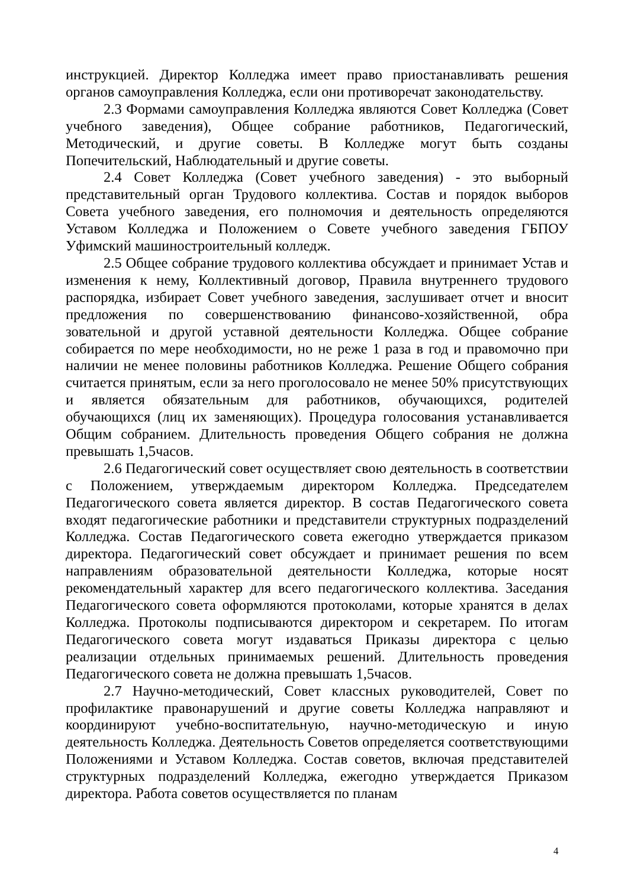инструкцией. Директор Колледжа имеет право приостанавливать решения органов самоуправления Колледжа, если они противоречат законодательству.
2.3 Формами самоуправления Колледжа являются Совет Колледжа (Совет учебного заведения), Общее собрание работников, Педагогический, Методический, и другие советы. В Колледже могут быть созданы Попечительский, Наблюдательный и другие советы.
2.4 Совет Колледжа (Совет учебного заведения) - это выборный представительный орган Трудового коллектива. Состав и порядок выборов Совета учебного заведения, его полномочия и деятельность определяются Уставом Колледжа и Положением о Совете учебного заведения ГБПОУ Уфимский машиностроительный колледж.
2.5 Общее собрание трудового коллектива обсуждает и принимает Устав и изменения к нему, Коллективный договор, Правила внутреннего трудового распорядка, избирает Совет учебного заведения, заслушивает отчет и вносит предложения по совершенствованию финансово-хозяйственной, обра зовательной и другой уставной деятельности Колледжа. Общее собрание собирается по мере необходимости, но не реже 1 раза в год и правомочно при наличии не менее половины работников Колледжа. Решение Общего собрания считается принятым, если за него проголосовало не менее 50% присутствующих и является обязательным для работников, обучающихся, родителей обучающихся (лиц их заменяющих). Процедура голосования устанавливается Общим собранием. Длительность проведения Общего собрания не должна превышать 1,5часов.
2.6 Педагогический совет осуществляет свою деятельность в соответствии с Положением, утверждаемым директором Колледжа. Председателем Педагогического совета является директор. В состав Педагогического совета входят педагогические работники и представители структурных подразделений Колледжа. Состав Педагогического совета ежегодно утверждается приказом директора. Педагогический совет обсуждает и принимает решения по всем направлениям образовательной деятельности Колледжа, которые носят рекомендательный характер для всего педагогического коллектива. Заседания Педагогического совета оформляются протоколами, которые хранятся в делах Колледжа. Протоколы подписываются директором и секретарем. По итогам Педагогического совета могут издаваться Приказы директора с целью реализации отдельных принимаемых решений. Длительность проведения Педагогического совета не должна превышать 1,5часов.
2.7 Научно-методический, Совет классных руководителей, Совет по профилактике правонарушений и другие советы Колледжа направляют и координируют учебно-воспитательную, научно-методическую и иную деятельность Колледжа. Деятельность Советов определяется соответствующими Положениями и Уставом Колледжа. Состав советов, включая представителей структурных подразделений Колледжа, ежегодно утверждается Приказом директора. Работа советов осуществляется по планам
4